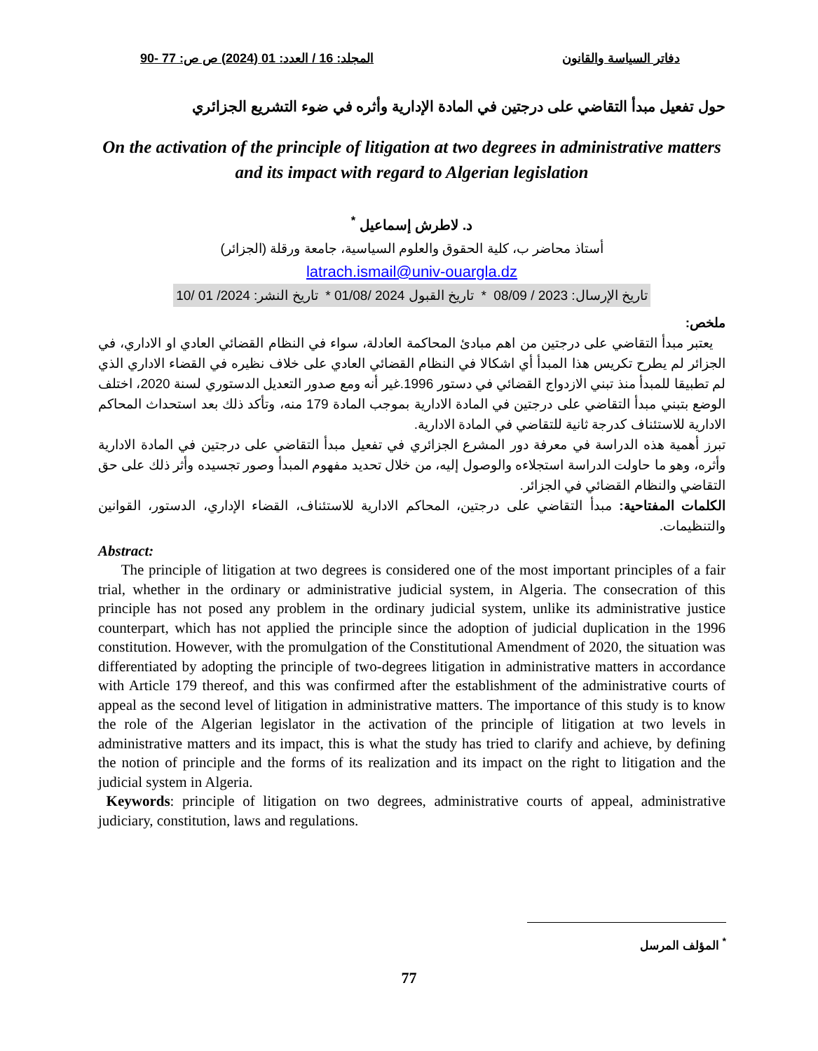دفاتر السياسة والقانون المجلد: 16 / العدد: 01 (2024) ص ص: 77 -90
حول تفعيل مبدأ التقاضي على درجتين في المادة الإدارية وأثره في ضوء التشريع الجزائري
On the activation of the principle of litigation at two degrees in administrative matters and its impact with regard to Algerian legislation
د. لاطرش إسماعيل <sup>*</sup>
أستاذ محاضر ب، كلية الحقوق والعلوم السياسية، جامعة ورقلة (الجزائر)
latrach.ismail@univ-ouargla.dz
تاريخ الإرسال: 2023 / 08/09 * تاريخ القبول 2024 /01/08 * تاريخ النشر: 2024/ 01 /10
ملخص:
يعتبر مبدأ التقاضي على درجتين من اهم مبادئ المحاكمة العادلة، سواء في النظام القضائي العادي او الاداري، في الجزائر لم يطرح تكريس هذا المبدأ أي اشكالا في النظام القضائي العادي على خلاف نظيره في القضاء الاداري الذي لم تطبيقا للمبدأ منذ تبني الازدواج القضائي في دستور 1996.غير أنه ومع صدور التعديل الدستوري لسنة 2020، اختلف الوضع بتبني مبدأ التقاضي على درجتين في المادة الادارية بموجب المادة 179 منه، وتأكد ذلك بعد استحداث المحاكم الادارية للاستئناف كدرجة ثانية للتقاضي في المادة الادارية.
تبرز أهمية هذه الدراسة في معرفة دور المشرع الجزائري في تفعيل مبدأ التقاضي على درجتين في المادة الادارية وأثره، وهو ما حاولت الدراسة استجلاءه والوصول إليه، من خلال تحديد مفهوم المبدأ وصور تجسيده وأثر ذلك على حق التقاضي والنظام القضائي في الجزائر.
الكلمات المفتاحية: مبدأ التقاضي على درجتين، المحاكم الادارية للاستئناف، القضاء الإداري، الدستور، القوانين والتنظيمات.
Abstract:
The principle of litigation at two degrees is considered one of the most important principles of a fair trial, whether in the ordinary or administrative judicial system, in Algeria. The consecration of this principle has not posed any problem in the ordinary judicial system, unlike its administrative justice counterpart, which has not applied the principle since the adoption of judicial duplication in the 1996 constitution. However, with the promulgation of the Constitutional Amendment of 2020, the situation was differentiated by adopting the principle of two-degrees litigation in administrative matters in accordance with Article 179 thereof, and this was confirmed after the establishment of the administrative courts of appeal as the second level of litigation in administrative matters. The importance of this study is to know the role of the Algerian legislator in the activation of the principle of litigation at two levels in administrative matters and its impact, this is what the study has tried to clarify and achieve, by defining the notion of principle and the forms of its realization and its impact on the right to litigation and the judicial system in Algeria.
Keywords: principle of litigation on two degrees, administrative courts of appeal, administrative judiciary, constitution, laws and regulations.
<sup>*</sup> المؤلف المرسل
77